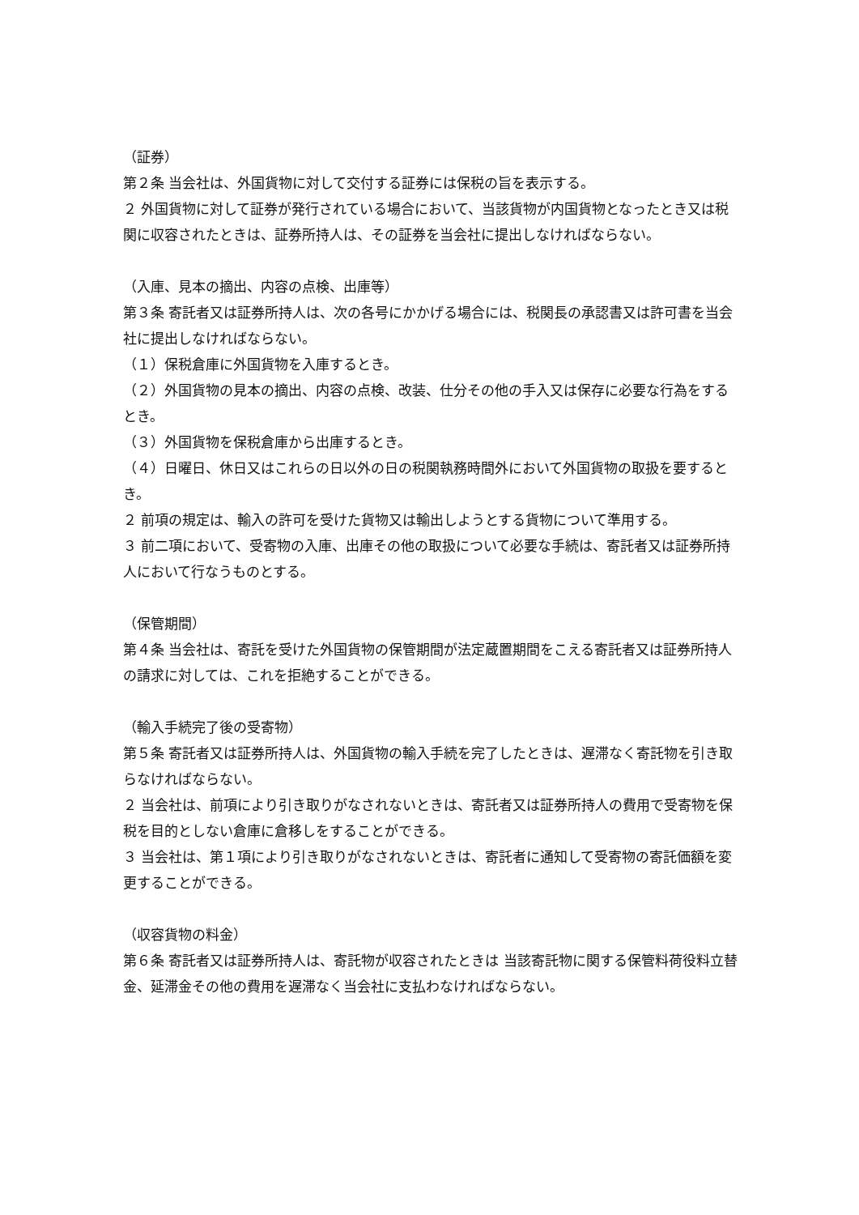（証券）
第２条 当会社は、外国貨物に対して交付する証券には保税の旨を表示する。
２ 外国貨物に対して証券が発行されている場合において、当該貨物が内国貨物となったとき又は税関に収容されたときは、証券所持人は、その証券を当会社に提出しなければならない。
（入庫、見本の摘出、内容の点検、出庫等）
第３条 寄託者又は証券所持人は、次の各号にかかげる場合には、税関長の承認書又は許可書を当会
社に提出しなければならない。
（１）保税倉庫に外国貨物を入庫するとき。
（２）外国貨物の見本の摘出、内容の点検、改装、仕分その他の手入又は保存に必要な行為をするとき。
（３）外国貨物を保税倉庫から出庫するとき。
（４）日曜日、休日又はこれらの日以外の日の税関執務時間外において外国貨物の取扱を要するとき。
２ 前項の規定は、輸入の許可を受けた貨物又は輸出しようとする貨物について準用する。
３ 前二項において、受寄物の入庫、出庫その他の取扱について必要な手続は、寄託者又は証券所持人において行なうものとする。
（保管期間）
第４条 当会社は、寄託を受けた外国貨物の保管期間が法定蔵置期間をこえる寄託者又は証券所持人の請求に対しては、これを拒絶することができる。
（輸入手続完了後の受寄物）
第５条 寄託者又は証券所持人は、外国貨物の輸入手続を完了したときは、遅滞なく寄託物を引き取らなければならない。
２ 当会社は、前項により引き取りがなされないときは、寄託者又は証券所持人の費用で受寄物を保税を目的としない倉庫に倉移しをすることができる。
３ 当会社は、第１項により引き取りがなされないときは、寄託者に通知して受寄物の寄託価額を変更することができる。
（収容貨物の料金）
第６条 寄託者又は証券所持人は、寄託物が収容されたときは 当該寄託物に関する保管料荷役料立替金、延滞金その他の費用を遅滞なく当会社に支払わなければならない。